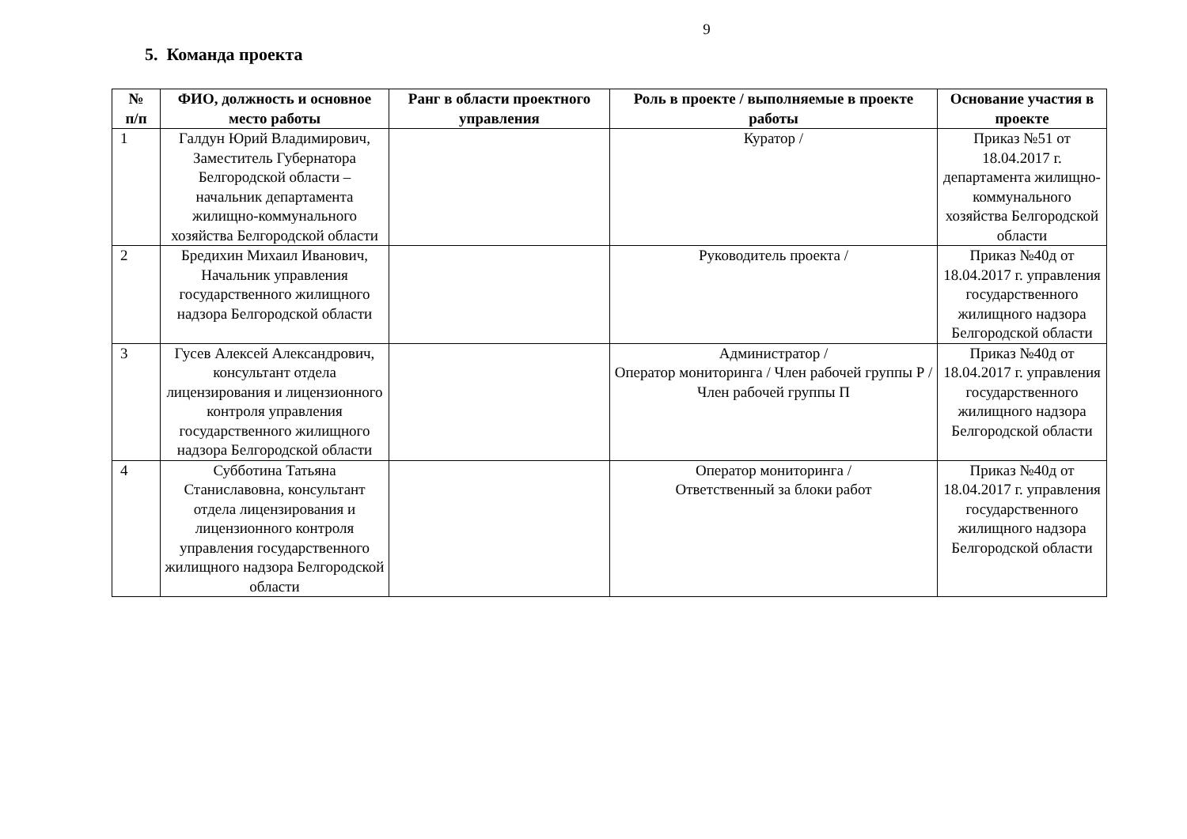9
5. Команда проекта
| № п/п | ФИО, должность и основное место работы | Ранг в области проектного управления | Роль в проекте / выполняемые в проекте работы | Основание участия в проекте |
| --- | --- | --- | --- | --- |
| 1 | Галдун Юрий Владимирович, Заместитель Губернатора Белгородской области – начальник департамента жилищно-коммунального хозяйства Белгородской области | | Куратор / | Приказ №51 от 18.04.2017 г. департамента жилищно-коммунального хозяйства Белгородской области |
| 2 | Бредихин Михаил Иванович, Начальник управления государственного жилищного надзора Белгородской области | | Руководитель проекта / | Приказ №40д от 18.04.2017 г. управления государственного жилищного надзора Белгородской области |
| 3 | Гусев Алексей Александрович, консультант отдела лицензирования и лицензионного контроля управления государственного жилищного надзора Белгородской области | | Администратор / Оператор мониторинга / Член рабочей группы Р / Член рабочей группы П | Приказ №40д от 18.04.2017 г. управления государственного жилищного надзора Белгородской области |
| 4 | Субботина Татьяна Станиславовна, консультант отдела лицензирования и лицензионного контроля управления государственного жилищного надзора Белгородской области | | Оператор мониторинга / Ответственный за блоки работ | Приказ №40д от 18.04.2017 г. управления государственного жилищного надзора Белгородской области |